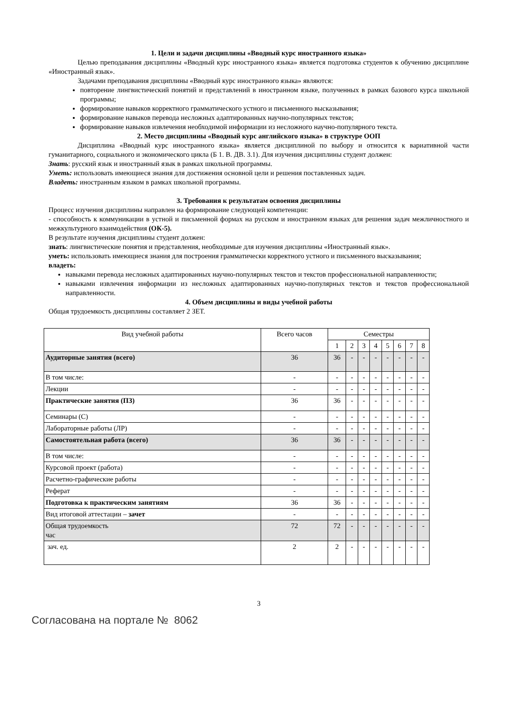1. Цели и задачи дисциплины «Вводный курс иностранного языка»
Целью преподавания дисциплины «Вводный курс иностранного языка» является подготовка студентов к обучению дисциплине «Иностранный язык».
Задачами преподавания дисциплины «Вводный курс иностранного языка» являются:
повторение лингвистический понятий и представлений в иностранном языке, полученных в рамках базового курса школьной программы;
формирование навыков корректного грамматического устного и письменного высказывания;
формирование навыков перевода несложных адаптированных научно-популярных текстов;
формирование навыков извлечения необходимой информации из несложного научно-популярного текста.
2. Место дисциплины «Вводный курс английского языка» в структуре ООП
Дисциплина «Вводный курс иностранного языка» является дисциплиной по выбору и относится к вариативной части гуманитарного, социального и экономического цикла (Б 1. В. ДВ. 3.1). Для изучения дисциплины студент должен:
Знать: русский язык и иностранный язык в рамках школьной программы.
Уметь: использовать имеющиеся знания для достижения основной цели и решения поставленных задач.
Владеть: иностранным языком в рамках школьной программы.
3. Требования к результатам освоения дисциплины
Процесс изучения дисциплины направлен на формирование следующей компетенции:
- способность к коммуникации в устной и письменной формах на русском и иностранном языках для решения задач межличностного и межкультурного взаимодействия (ОК-5).
В результате изучения дисциплины студент должен:
знать: лингвистические понятия и представления, необходимые для изучения дисциплины «Иностранный язык».
уметь: использовать имеющиеся знания для построения грамматически корректного устного и письменного высказывания;
владеть:
навыками перевода несложных адаптированных научно-популярных текстов и текстов профессиональной направленности;
навыками извлечения информации из несложных адаптированных научно-популярных текстов и текстов профессиональной направленности.
4. Объем дисциплины и виды учебной работы
Общая трудоемкость дисциплины составляет 2 ЗЕТ.
| Вид учебной работы | Всего часов | Семестры | | | | | | | |
| --- | --- | --- | --- | --- | --- | --- | --- | --- | --- |
| | | 1 | 2 | 3 | 4 | 5 | 6 | 7 | 8 |
| Аудиторные занятия (всего) | 36 | 36 | - | - | - | - | - | - | - |
| В том числе: | - | - | - | - | - | - | - | - | - |
| Лекции | - | - | - | - | - | - | - | - | - |
| Практические занятия (ПЗ) | 36 | 36 | - | - | - | - | - | - | - |
| Семинары (С) | - | - | - | - | - | - | - | - | - |
| Лабораторные работы (ЛР) | - | - | - | - | - | - | - | - | - |
| Самостоятельная работа (всего) | 36 | 36 | - | - | - | - | - | - | - |
| В том числе: | - | - | - | - | - | - | - | - | - |
| Курсовой проект (работа) | - | - | - | - | - | - | - | - | - |
| Расчетно-графические работы | - | - | - | - | - | - | - | - | - |
| Реферат | - | - | - | - | - | - | - | - | - |
| Подготовка к практическим занятиям | 36 | 36 | - | - | - | - | - | - | - |
| Вид итоговой аттестации – зачет | - | - | - | - | - | - | - | - | - |
| Общая трудоемкость час | 72 | 72 | - | - | - | - | - | - | - |
| зач. ед. | 2 | 2 | - | - | - | - | - | - | - |
3
Согласована на портале № 8062